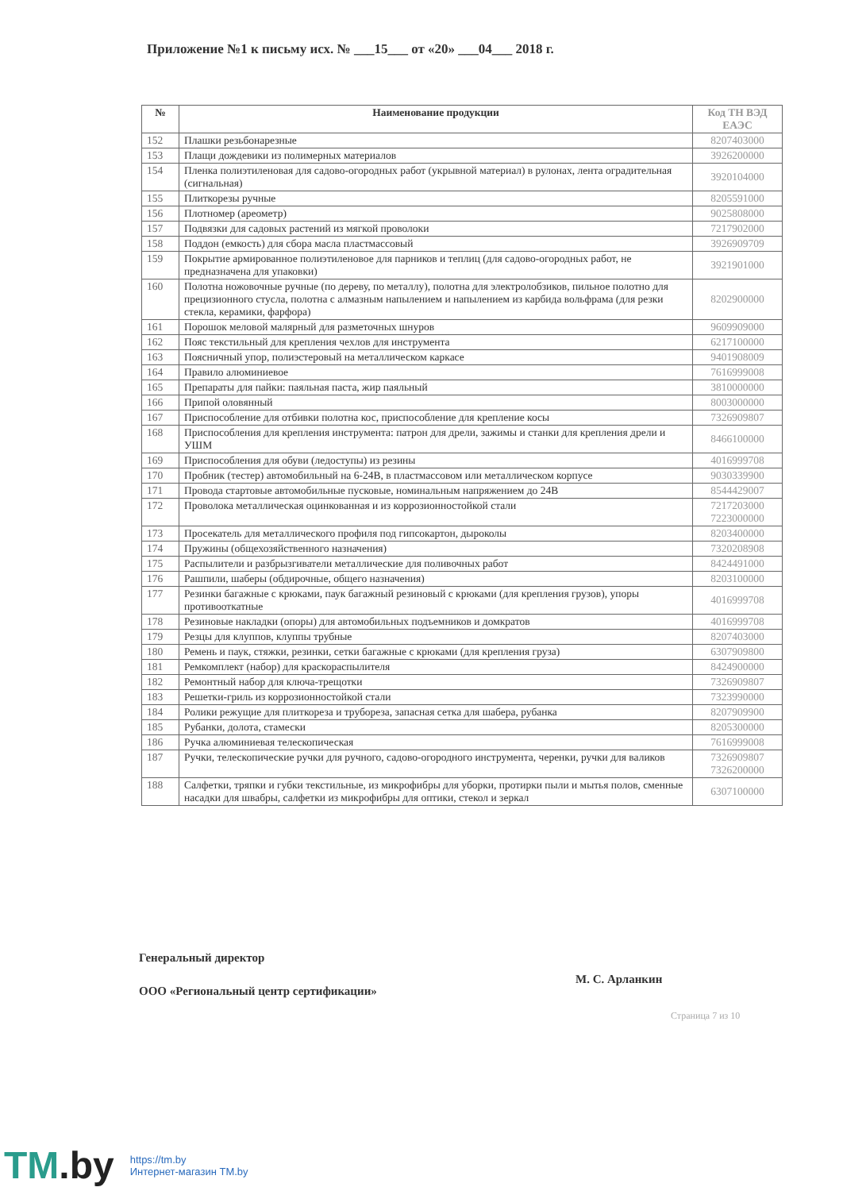Приложение №1 к письму исх. № ___15___ от «20» ___04___ 2018 г.
| № | Наименование продукции | Код ТН ВЭД ЕАЭС |
| --- | --- | --- |
| 152 | Плашки резьбонарезные | 8207403000 |
| 153 | Плащи дождевики из полимерных материалов | 3926200000 |
| 154 | Пленка полиэтиленовая для садово-огородных работ (укрывной материал) в рулонах, лента оградительная (сигнальная) | 3920104000 |
| 155 | Плиткорезы ручные | 8205591000 |
| 156 | Плотномер (ареометр) | 9025808000 |
| 157 | Подвязки для садовых растений из мягкой проволоки | 7217902000 |
| 158 | Поддон (емкость) для сбора масла пластмассовый | 3926909709 |
| 159 | Покрытие армированное полиэтиленовое для парников и теплиц (для садово-огородных работ, не предназначена для упаковки) | 3921901000 |
| 160 | Полотна ножовочные ручные (по дереву, по металлу), полотна для электролобзиков, пильное полотно для прецизионного стусла, полотна с алмазным напылением и напылением из карбида вольфрама (для резки стекла, керамики, фарфора) | 8202900000 |
| 161 | Порошок меловой малярный для разметочных шнуров | 9609909000 |
| 162 | Пояс текстильный для крепления чехлов для инструмента | 6217100000 |
| 163 | Поясничный упор, полиэстеровый на металлическом каркасе | 9401908009 |
| 164 | Правило алюминиевое | 7616999008 |
| 165 | Препараты для пайки: паяльная паста, жир паяльный | 3810000000 |
| 166 | Припой оловянный | 8003000000 |
| 167 | Приспособление для отбивки полотна кос, приспособление для крепление косы | 7326909807 |
| 168 | Приспособления для крепления инструмента: патрон для дрели, зажимы и станки для крепления дрели и УШМ | 8466100000 |
| 169 | Приспособления для обуви (ледоступы) из резины | 4016999708 |
| 170 | Пробник (тестер) автомобильный на 6-24В, в пластмассовом или металлическом корпусе | 9030339900 |
| 171 | Провода стартовые автомобильные пусковые, номинальным напряжением до 24В | 8544429007 |
| 172 | Проволока металлическая оцинкованная и из коррозионностойкой стали | 7217203000 7223000000 |
| 173 | Просекатель для металлического профиля под гипсокартон, дыроколы | 8203400000 |
| 174 | Пружины (общехозяйственного назначения) | 7320208908 |
| 175 | Распылители и разбрызгиватели металлические для поливочных работ | 8424491000 |
| 176 | Рашпили, шаберы (обдирочные, общего назначения) | 8203100000 |
| 177 | Резинки багажные с крюками, паук багажный резиновый с крюками (для крепления грузов), упоры противооткатные | 4016999708 |
| 178 | Резиновые накладки (опоры) для автомобильных подъемников и домкратов | 4016999708 |
| 179 | Резцы для клуппов, клуппы трубные | 8207403000 |
| 180 | Ремень и паук, стяжки, резинки, сетки багажные с крюками (для крепления груза) | 6307909800 |
| 181 | Ремкомплект (набор) для краскораспылителя | 8424900000 |
| 182 | Ремонтный набор для ключа-трещотки | 7326909807 |
| 183 | Решетки-гриль из коррозионностойкой стали | 7323990000 |
| 184 | Ролики режущие для плиткореза и трубореза, запасная сетка для шабера, рубанка | 8207909900 |
| 185 | Рубанки, долота, стамески | 8205300000 |
| 186 | Ручка алюминиевая телескопическая | 7616999008 |
| 187 | Ручки, телескопические ручки для ручного, садово-огородного инструмента, черенки, ручки для валиков | 7326909807 7326200000 |
| 188 | Салфетки, тряпки и губки текстильные, из микрофибры для уборки, протирки пыли и мытья полов, сменные насадки для швабры, салфетки из микрофибры для оптики, стекол и зеркал | 6307100000 |
Генеральный директор
ООО «Региональный центр сертификации»
М. С. Арланкин
Страница 7 из 10
TM.by
https://tm.by
Интернет-магазин TM.by